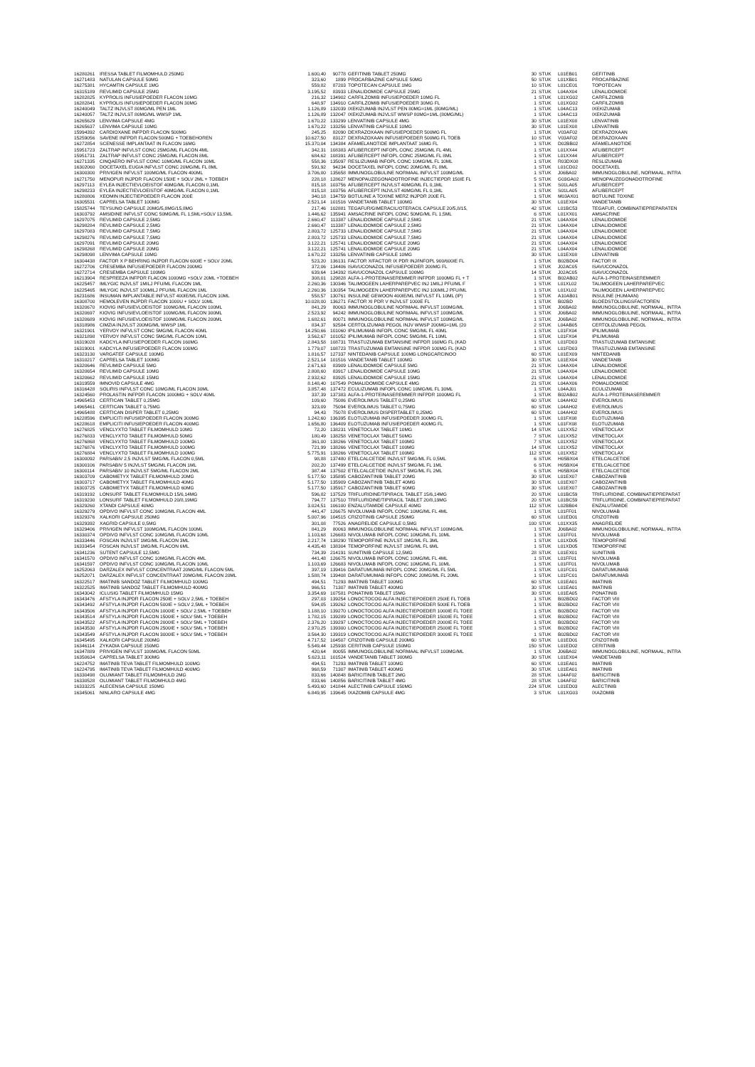| 16280261 | IRESSA TABLET FILMOMHULD 250MG | 1.600,40 | 90778 | GEFITINIB TABLET 250MG | 30 | STUK | L01EB01 | GEFITINIB |
| 16271483 | NATULAN CAPSULE 50MG | 323,60 | 1899 | PROCARBAZINE CAPSULE 50MG | 50 | STUK | L01XB01 | PROCARBAZINE |
| 16275381 | HYCAMTIN CAPSULE 1MG | 559,82 | 87203 | TOPOTECAN CAPSULE 1MG | 10 | STUK | L01CE01 | TOPOTECAN |
| 16315189 | REVLIMID CAPSULE 25MG | 3.195,52 | 83933 | LENALIDOMIDE CAPSULE 25MG | 21 | STUK | L04AX04 | LENALIDOMIDE |
| 16282825 | KYPROLIS INFUSIEPOEDER FLACON 10MG | 216,32 | 134902 | CARFILZOMIB INFUSIEPOEDER 10MG FL | 1 | STUK | L01XG02 | CARFILZOMIB |
| 16282841 | KYPROLIS INFUSIEPOEDER FLACON 30MG | 648,97 | 134910 | CARFILZOMIB INFUSIEPOEDER 30MG FL | 1 | STUK | L01XG02 | CARFILZOMIB |
| 16240049 | TALTZ INJVLST 80MG/ML PEN 1ML | 1.126,89 | 132039 | IXEKIZUMAB INJVLST PEN 80MG=1ML (80MG/ML) | 1 | STUK | L04AC13 | IXEKIZUMAB |
| 16240057 | TALTZ INJVLST 80MG/ML WWSP 1ML | 1.126,89 | 132047 | IXEKIZUMAB INJVLST WWSP 80MG=1ML (80MG/ML) | 1 | STUK | L04AC13 | IXEKIZUMAB |
| 16265629 | LENVIMA CAPSULE 4MG | 1.670,22 | 133299 | LENVATINIB CAPSULE 4MG | 30 | STUK | L01EX08 | LENVATINIB |
| 16265637 | LENVIMA CAPSULE 10MG | 1.670,22 | 133256 | LENVATINIB CAPSULE 10MG | 30 | STUK | L01EX08 | LENVATINIB |
| 15994392 | CARDIOXANE INFPDR FLACON 500MG | 245,25 | 82090 | DEXRAZOXAAN INFUSIEPOEDER 500MG FL | 1 | STUK | V03AF02 | DEXRAZOXAAN |
| 15259056 | SAVENE INFPDR FLACON 500MG + TOEBEHOREN | 10.627,50 | 83127 | DEXRAZOXAAN INFUSIEPOEDER 500MG FL TOEB | 10 | STUK | V03AF02 | DEXRAZOXAAN |
| 16272854 | SCENESSE IMPLANTAAT IN FLACON 16MG | 15.370,04 | 134384 | AFAMELANOTIDE IMPLANTAAT 16MG FL | 1 | STUK | D02BB02 | AFAMELANOTIDE |
| 15951723 | ZALTRAP INFVLST CONC 25MG/ML FLACON 4ML | 342,31 | 108383 | AFLIBERCEPT INFOPL CONC 25MG/ML FL 4ML | 1 | STUK | L01XX44 | AFLIBERCEPT |
| 15951731 | ZALTRAP INFVLST CONC 25MG/ML FLACON 8ML | 684,62 | 108391 | AFLIBERCEPT INFOPL CONC 25MG/ML FL 8ML | 1 | STUK | L01XX44 | AFLIBERCEPT |
| 16271335 | CINQAERO INFVLST CONC 10MG/ML FLACON 10ML | 558,36 | 135097 | RESLIZUMAB INFOPL CONC 10MG/ML FL 10ML | 1 | STUK | R03DX08 | RESLIZUMAB |
| 16302060 | DOCETAXEL EUGIA INFVLST CONC 20MG/ML FL 8ML | 591,92 | 94234 | DOCETAXEL INFOPL CONC 20MG/ML FL 8ML | 1 | STUK | L01CD02 | DOCETAXEL |
| 16300300 | PRIVIGEN INFVLST 100MG/ML FLACON 400ML | 3.706,00 | 135658 | IMMUNOGLOBULINE NORMAAL INFVLST 100MG/ML | 1 | STUK | J06BA02 | IMMUNOGLOBULINE, NORMAAL, INTRA |
| 16271750 | MENOPUR INJPDR FLACON 150IE + SOLV 2ML + TOEBEH | 228,18 | 128627 | MENOPAUZEGONADOTROFINE INJECTIEPDR 150IE FL | 5 | STUK | G03GA02 | MENOPAUZEGONADOTROFINE |
| 16297113 | EYLEA INJECTIEVLOEISTOF 40MG/ML FLACON 0,1ML | 815,18 | 103756 | AFLIBERCEPT INJVLST 40MG/ML FL 0,1ML | 1 | STUK | S01LA05 | AFLIBERCEPT |
| 16298233 | EYLEA INJECTIEVLOEISTOF 40MG/ML FLACON 0,1ML | 815,18 | 103756 | AFLIBERCEPT INJVLST 40MG/ML FL 0,1ML | 1 | STUK | S01LA05 | AFLIBERCEPT |
| 16280806 | XEOMIN INJECTIEPOEDER FLACON 200E | 340,18 | 134759 | BOTULINE A TOXINE MERZ INJPDR 200E FL | 1 | STUK | M03AX01 | BOTULINE TOXINE |
| 16305531 | CAPRELSA TABLET 100MG | 2.521,14 | 101516 | VANDETANIB TABLET 100MG | 30 | STUK | L01EX04 | VANDETANIB |
| 15825744 | TEYSUNO CAPSULE 20MG/5,8MG/15,8MG | 217,46 | 102881 | TEGAFUR/GIMERACIL/OTERACIL CAPSULE 20/5,8/15, | 42 | STUK | L01BC53 | TEGAFUR, COMBINATIEPREPARATEN |
| 16303792 | AMSIDINE INFVLST CONC 50MG/ML FL 1,5ML+SOLV 13,5ML | 1.446,62 | 135941 | AMSACRINE INFOPL CONC 50MG/ML FL 1,5ML | 6 | STUK | L01XX01 | AMSACRINE |
| 16297075 | REVLIMID CAPSULE 2,5MG | 2.660,47 | 113387 | LENALIDOMIDE CAPSULE 2,5MG | 21 | STUK | L04AX04 | LENALIDOMIDE |
| 16298284 | REVLIMID CAPSULE 2,5MG | 2.660,47 | 113387 | LENALIDOMIDE CAPSULE 2,5MG | 21 | STUK | L04AX04 | LENALIDOMIDE |
| 16297083 | REVLIMID CAPSULE 7,5MG | 2.803,72 | 125733 | LENALIDOMIDE CAPSULE 7,5MG | 21 | STUK | L04AX04 | LENALIDOMIDE |
| 16298276 | REVLIMID CAPSULE 7,5MG | 2.803,72 | 125733 | LENALIDOMIDE CAPSULE 7,5MG | 21 | STUK | L04AX04 | LENALIDOMIDE |
| 16297091 | REVLIMID CAPSULE 20MG | 3.122,21 | 125741 | LENALIDOMIDE CAPSULE 20MG | 21 | STUK | L04AX04 | LENALIDOMIDE |
| 16298268 | REVLIMID CAPSULE 20MG | 3.122,21 | 125741 | LENALIDOMIDE CAPSULE 20MG | 21 | STUK | L04AX04 | LENALIDOMIDE |
| 16298098 | LENVIMA CAPSULE 10MG | 1.670,22 | 133256 | LENVATINIB CAPSULE 10MG | 30 | STUK | L01EX08 | LENVATINIB |
| 16304438 | FACTOR X P BEHRING INJPDR FLACON 600IE + SOLV 20ML | 523,20 | 136131 | FACTOR X/FACTOR IX PDR INJ/INFOPL 900/600IE FL | 1 | STUK | B02BD04 | FACTOR IX |
| 16272706 | CRESEMBA INFUSIEPOEDER FLACON 200MG | 372,06 | 134406 | ISAVUCONAZOL INFUSIEPOEDER 200MG FL | 1 | STUK | J02AC05 | ISAVUCONAZOL |
| 16272714 | CRESEMBA CAPSULE 100MG | 639,64 | 134392 | ISAVUCONAZOL CAPSULE 100MG | 14 | STUK | J02AC05 | ISAVUCONAZOL |
| 16213904 | RESPREEZA INFPDR FLACON 1000MG +SOLV 20ML +TOEBEH | 308,01 | 129828 | ALFA-1-PROTEINASEREMMER INFPDR 1000MG FL + T | 1 | STUK | B02AB02 | ALFA-1-PROTEINASEREMMER |
| 16225457 | IMLYGIC INJVLST 1MILJ PFU/ML FLACON 1ML | 2.260,36 | 130346 | TALIMOGEEN LAHERPAREPVEC INJ 1MILJ PFU/ML F | 1 | STUK | L01XL02 | TALIMOGEEN LAHERPAREPVEC |
| 16225465 | IMLYGIC INJVLST 100MILJ PFU/ML FLACON 1ML | 2.260,36 | 130354 | TALIMOGEEN LAHERPAREPVEC INJ 100MILJ PFU/ML | 1 | STUK | L01XL02 | TALIMOGEEN LAHERPAREPVEC |
| 16231686 | INSUMAN IMPLANTABLE INFVLST 400IE/ML FLACON 10ML | 558,57 | 130761 | INSULINE GEWOON 400IE/ML INFVLST FL 10ML (IP) | 1 | STUK | A10AB01 | INSULINE (HUMAAN) |
| 16308700 | HEMOLEVEN INJPDR FLACON 1000U + SOLV 10ML | 10.028,00 | 136271 | FACTOR XI PDR V INJVLST 1000E FL | 1 | STUK | B02BD | BLOEDSTOLLINGSFACTOREN |
| 16320670 | KIOVIG INFUSIEVLOEISTOF 100MG/ML FLACON 100ML | 841,29 | 80063 | IMMUNOGLOBULINE NORMAAL INFVLST 100MG/ML | 1 | STUK | J06BA02 | IMMUNOGLOBULINE, NORMAAL, INTRA |
| 16320697 | KIOVIG INFUSIEVLOEISTOF 100MG/ML FLACON 300ML | 2.523,92 | 94242 | IMMUNOGLOBULINE NORMAAL INFVLST 100MG/ML | 1 | STUK | J06BA02 | IMMUNOGLOBULINE, NORMAAL, INTRA |
| 16320689 | KIOVIG INFUSIEVLOEISTOF 100MG/ML FLACON 200ML | 1.682,61 | 80071 | IMMUNOGLOBULINE NORMAAL INFVLST 100MG/ML | 1 | STUK | J06BA02 | IMMUNOGLOBULINE, NORMAAL, INTRA |
| 16318986 | CIMZIA INJVLST 200MG/ML WWSP 1ML | 834,37 | 92584 | CERTOLIZUMAB PEGOL INJV WWSP 200MG=1ML (20 | 2 | STUK | L04AB05 | CERTOLIZUMAB PEGOL |
| 16321901 | YERVOY INFVLST CONC 5MG/ML FLACON 40ML | 14.250,66 | 101060 | IPILIMUMAB INFOPL CONC 5MG/ML FL 40ML | 1 | STUK | L01FX04 | IPILIMUMAB |
| 16321898 | YERVOY INFVLST CONC 5MG/ML FLACON 10ML | 3.562,67 | 101052 | IPILIMUMAB INFOPL CONC 5MG/ML FL 10ML | 1 | STUK | L01FX04 | IPILIMUMAB |
| 16319028 | KADCYLA INFUSIEPOEDER FLACON 160MG | 2.843,58 | 108731 | TRASTUZUMAB EMTANSINE INFPDR 160MG FL (KAD | 1 | STUK | L01FD03 | TRASTUZUMAB EMTANSINE |
| 16319001 | KADCYLA INFUSIEPOEDER FLACON 100MG | 1.779,07 | 108723 | TRASTUZUMAB EMTANSINE INFPDR 100MG FL (KAD | 1 | STUK | L01FD03 | TRASTUZUMAB EMTANSINE |
| 16323130 | VARGATEF CAPSULE 100MG | 1.816,57 | 127337 | NINTEDANIB CAPSULE 100MG LONGCARCINOO | 60 | STUK | L01EX09 | NINTEDANIB |
| 16310217 | CAPRELSA TABLET 100MG | 2.521,14 | 101516 | VANDETANIB TABLET 100MG | 30 | STUK | L01EX04 | VANDETANIB |
| 16320646 | REVLIMID CAPSULE 5MG | 2.671,63 | 83909 | LENALIDOMIDE CAPSULE 5MG | 21 | STUK | L04AX04 | LENALIDOMIDE |
| 16320654 | REVLIMID CAPSULE 10MG | 2.808,60 | 83917 | LENALIDOMIDE CAPSULE 10MG | 21 | STUK | L04AX04 | LENALIDOMIDE |
| 16320662 | REVLIMID CAPSULE 15MG | 2.932,62 | 83925 | LENALIDOMIDE CAPSULE 15MG | 21 | STUK | L04AX04 | LENALIDOMIDE |
| 16319559 | IMNOVID CAPSULE 4MG | 8.148,40 | 107549 | POMALIDOMIDE CAPSULE 4MG | 21 | STUK | L04AX06 | POMALIDOMIDE |
| 16316428 | SOLIRIS INFVLST CONC 10MG/ML FLACON 30ML | 3.857,48 | 137472 | ECULIZUMAB INFOPL CONC 10MG/ML FL 30ML | 1 | STUK | L04AJ01 | ECULIZUMAB |
| 16324560 | PROLASTIN INFPDR FLACON 1000MG + SOLV 40ML | 337,39 | 137383 | ALFA-1-PROTEINASEREMMER INFPDR 1000MG FL | 1 | STUK | B02AB02 | ALFA-1-PROTEINASEREMMER |
| 14965453 | CERTICAN TABLET 0,25MG | 109,60 | 75086 | EVEROLIMUS TABLET 0,25MG | 60 | STUK | L04AH02 | EVEROLIMUS |
| 14965461 | CERTICAN TABLET 0,75MG | 323,09 | 75094 | EVEROLIMUS TABLET 0,75MG | 60 | STUK | L04AH02 | EVEROLIMUS |
| 14965488 | CERTICAN DISPER TABLET 0,25MG | 94,43 | 75078 | EVEROLIMUS DISPERTABLET 0,25MG | 60 | STUK | L04AH02 | EVEROLIMUS |
| 16228596 | EMPLICITI INFUSIEPOEDER FLACON 300MG | 1.242,60 | 136395 | ELOTUZUMAB INFUSIEPOEDER 300MG FL | 1 | STUK | L01FX08 | ELOTUZUMAB |
| 16228618 | EMPLICITI INFUSIEPOEDER FLACON 400MG | 1.656,80 | 136409 | ELOTUZUMAB INFUSIEPOEDER 400MG FL | 1 | STUK | L01FX08 | ELOTUZUMAB |
| 16276825 | VENCLYXTO TABLET FILMOMHULD 10MG | 72,20 | 138231 | VENETOCLAX TABLET 10MG | 14 | STUK | L01XX52 | VENETOCLAX |
| 16276833 | VENCLYXTO TABLET FILMOMHULD 50MG | 180,49 | 138258 | VENETOCLAX TABLET 50MG | 7 | STUK | L01XX52 | VENETOCLAX |
| 16276868 | VENCLYXTO TABLET FILMOMHULD 100MG | 361,00 | 138266 | VENETOCLAX TABLET 100MG | 7 | STUK | L01XX52 | VENETOCLAX |
| 16276876 | VENCLYXTO TABLET FILMOMHULD 100MG | 721,99 | 138266 | VENETOCLAX TABLET 100MG | 14 | STUK | L01XX52 | VENETOCLAX |
| 16276884 | VENCLYXTO TABLET FILMOMHULD 100MG | 5.775,91 | 138266 | VENETOCLAX TABLET 100MG | 112 | STUK | L01XX52 | VENETOCLAX |
| 16300092 | PARSABIV 2,5 INJVLST 5MG/ML FLACON 0,5ML | 98,88 | 137480 | ETELCALCETIDE INJVLST 5MG/ML FL 0,5ML | 6 | STUK | H05BX04 | ETELCALCETIDE |
| 16300106 | PARSABIV 5 INJVLST 5MG/ML FLACON 1ML | 202,20 | 137499 | ETELCALCETIDE INJVLST 5MG/ML FL 1ML | 6 | STUK | H05BX04 | ETELCALCETIDE |
| 16300114 | PARSABIV 10 INJVLST 5MG/ML FLACON 2ML | 387,44 | 137502 | ETELCALCETIDE INJVLST 5MG/ML FL 2ML | 6 | STUK | H05BX04 | ETELCALCETIDE |
| 16303709 | CABOMETYX TABLET FILMOMHULD 20MG | 5.177,50 | 135895 | CABOZANTINIB TABLET 20MG | 30 | STUK | L01EX07 | CABOZANTINIB |
| 16303717 | CABOMETYX TABLET FILMOMHULD 40MG | 5.177,50 | 135909 | CABOZANTINIB TABLET 40MG | 30 | STUK | L01EX07 | CABOZANTINIB |
| 16303725 | CABOMETYX TABLET FILMOMHULD 60MG | 5.177,50 | 135917 | CABOZANTINIB TABLET 60MG | 30 | STUK | L01EX07 | CABOZANTINIB |
| 16319192 | LONSURF TABLET FILMOMHULD 15/6,14MG | 596,82 | 137529 | TRIFLURIDINE/TIPIRACIL TABLET 15/6,14MG | 20 | STUK | L01BC59 | TRIFLURIDINE, COMBINATIEPREPARAT |
| 16319230 | LONSURF TABLET FILMOMHULD 20/8,19MG | 794,77 | 137510 | TRIFLURIDINE/TIPIRACIL TABLET 20/8,19MG | 20 | STUK | L01BC59 | TRIFLURIDINE, COMBINATIEPREPARAT |
| 16329260 | XTANDI CAPSULE 40MG | 3.024,51 | 106100 | ENZALUTAMIDE CAPSULE 40MG | 112 | STUK | L02BB04 | ENZALUTAMIDE |
| 16329279 | OPDIVO INFVLST CONC 10MG/ML FLACON 4ML | 441,47 | 126675 | NIVOLUMAB INFOPL CONC 10MG/ML FL 4ML | 1 | STUK | L01FF01 | NIVOLUMAB |
| 16329376 | XALKORI CAPSULE 250MG | 5.007,96 | 104515 | CRIZOTINIB CAPSULE 250MG | 60 | STUK | L01ED01 | CRIZOTINIB |
| 16329392 | XAGRID CAPSULE 0,5MG | 301,08 | 77526 | ANAGRELIDE CAPSULE 0,5MG | 100 | STUK | L01XX35 | ANAGRELIDE |
| 16329406 | PRIVIGEN INFVLST 100MG/ML FLACON 100ML | 841,29 | 80063 | IMMUNOGLOBULINE NORMAAL INFVLST 100MG/ML | 1 | STUK | J06BA02 | IMMUNOGLOBULINE, NORMAAL, INTRA |
| 16330374 | OPDIVO INFVLST CONC 10MG/ML FLACON 10ML | 1.103,68 | 126683 | NIVOLUMAB INFOPL CONC 10MG/ML FL 10ML | 1 | STUK | L01FF01 | NIVOLUMAB |
| 16333446 | FOSCAN INJVLST 1MG/ML FLACON 3ML | 2.217,74 | 138290 | TEMOPORFINE INJVLST 1MG/ML FL 3ML | 1 | STUK | L01XD05 | TEMOPORFINE |
| 16333454 | FOSCAN INJVLST 1MG/ML FLACON 6ML | 4.435,48 | 138304 | TEMOPORFINE INJVLST 1MG/ML FL 6ML | 1 | STUK | L01XD05 | TEMOPORFINE |
| 16341236 | SUTENT CAPSULE 12,5MG | 734,39 | 214191 | SUNITINIB CAPSULE 12,5MG | 28 | STUK | L01EX01 | SUNITINIB |
| 16341570 | OPDIVO INFVLST CONC 10MG/ML FLACON 4ML | 441,48 | 126675 | NIVOLUMAB INFOPL CONC 10MG/ML FL 4ML | 1 | STUK | L01FF01 | NIVOLUMAB |
| 16341597 | OPDIVO INFVLST CONC 10MG/ML FLACON 10ML | 1.103,69 | 126683 | NIVOLUMAB INFOPL CONC 10MG/ML FL 10ML | 1 | STUK | L01FF01 | NIVOLUMAB |
| 16252063 | DARZALEX INFVLST CONCENTRAAT 20MG/ML FLACON 5ML | 397,19 | 139416 | DARATUMUMAB INFOPL CONC 20MG/ML FL 5ML | 1 | STUK | L01FC01 | DARATUMUMAB |
| 16252071 | DARZALEX INFVLST CONCENTRAAT 20MG/ML FLACON 20ML | 1.588,74 | 139408 | DARATUMUMAB INFOPL CONC 20MG/ML FL 20ML | 1 | STUK | L01FC01 | DARATUMUMAB |
| 16322517 | IMATINIB SANDOZ TABLET FILMOMHULD 100MG | 494,51 | 71293 | IMATINIB TABLET 100MG | 60 | STUK | L01EA01 | IMATINIB |
| 16322525 | IMATINIB SANDOZ TABLET FILMOMHULD 400MG | 966,51 | 71307 | IMATINIB TABLET 400MG | 30 | STUK | L01EA01 | IMATINIB |
| 16343042 | ICLUSIG TABLET FILMOMHULD 15MG | 3.354,69 | 107581 | PONATINIB TABLET 15MG | 30 | STUK | L01EA05 | PONATINIB |
| 16343476 | AFSTYLA INJPDR FLACON 250IE + SOLV 2,5ML + TOEBEH | 297,03 | 139254 | LONOCTOCOG ALFA INJECTIEPOEDER 250IE FL TOEB | 1 | STUK | B02BD02 | FACTOR VIII |
| 16343492 | AFSTYLA INJPDR FLACON 500IE + SOLV 2,5ML + TOEBEH | 594,05 | 139262 | LONOCTOCOG ALFA INJECTIEPOEDER 500IE FL TOEB | 1 | STUK | B02BD02 | FACTOR VIII |
| 16343506 | AFSTYLA INJPDR FLACON 1000IE + SOLV 2,5ML + TOEBEH | 1.188,10 | 139270 | LONOCTOCOG ALFA INJECTIEPOEDER 1000IE FL TOEE | 1 | STUK | B02BD02 | FACTOR VIII |
| 16343514 | AFSTYLA INJPDR FLACON 1500IE + SOLV 5ML + TOEBEH | 1.782,15 | 139289 | LONOCTOCOG ALFA INJECTIEPOEDER 1500IE FL TOEE | 1 | STUK | B02BD02 | FACTOR VIII |
| 16343522 | AFSTYLA INJPDR FLACON 2000IE + SOLV 5ML + TOEBEH | 2.376,20 | 139297 | LONOCTOCOG ALFA INJECTIEPOEDER 2000IE FL TOEE | 1 | STUK | B02BD02 | FACTOR VIII |
| 16343530 | AFSTYLA INJPDR FLACON 2500IE + SOLV 5ML + TOEBEH | 2.970,25 | 139300 | LONOCTOCOG ALFA INJECTIEPOEDER 2500IE FL TOEE | 1 | STUK | B02BD02 | FACTOR VIII |
| 16343549 | AFSTYLA INJPDR FLACON 3000IE + SOLV 5ML + TOEBEH | 3.564,30 | 139319 | LONOCTOCOG ALFA INJECTIEPOEDER 3000IE FL TOEE | 1 | STUK | B02BD02 | FACTOR VIII |
| 16345495 | XALKORI CAPSULE 200MG | 4.717,52 | 104507 | CRIZOTINIB CAPSULE 200MG | 60 | STUK | L01ED01 | CRIZOTINIB |
| 16346114 | ZYKADIA CAPSULE 150MG | 5.549,44 | 125938 | CERITINIB CAPSULE 150MG | 150 | STUK | L01ED02 | CERITINIB |
| 16347889 | PRIVIGEN INFVLST 100MG/ML FLACON 50ML | 420,64 | 80055 | IMMUNOGLOBULINE NORMAAL INFVLST 100MG/ML | 1 | STUK | J06BA02 | IMMUNOGLOBULINE, NORMAAL, INTRA |
| 16350634 | CAPRELSA TABLET 300MG | 5.623,11 | 101524 | VANDETANIB TABLET 300MG | 30 | STUK | L01EX04 | VANDETANIB |
| 16224752 | IMATINIB TEVA TABLET FILMOMHULD 100MG | 494,51 | 71293 | IMATINIB TABLET 100MG | 60 | STUK | L01EA01 | IMATINIB |
| 16224795 | IMATINIB TEVA TABLET FILMOMHULD 400MG | 968,59 | 71307 | IMATINIB TABLET 400MG | 30 | STUK | L01EA01 | IMATINIB |
| 16330498 | OLUMIANT TABLET FILMOMHULD 2MG | 833,66 | 140848 | BARICITINIB TABLET 2MG | 28 | STUK | L04AF02 | BARICITINIB |
| 16330528 | OLUMIANT TABLET FILMOMHULD 4MG | 833,66 | 140856 | BARICITINIB TABLET 4MG | 28 | STUK | L04AF02 | BARICITINIB |
| 16333225 | ALECENSA CAPSULE 150MG | 5.493,60 | 141844 | ALECTINIB CAPSULE 150MG | 224 | STUK | L01ED03 | ALECTINIB |
| 16345061 | NINLARO CAPSULE 4MG | 6.849,95 | 139645 | IXAZOMIB CAPSULE 4MG | 3 | STUK | L01XG03 | IXAZOMIB |